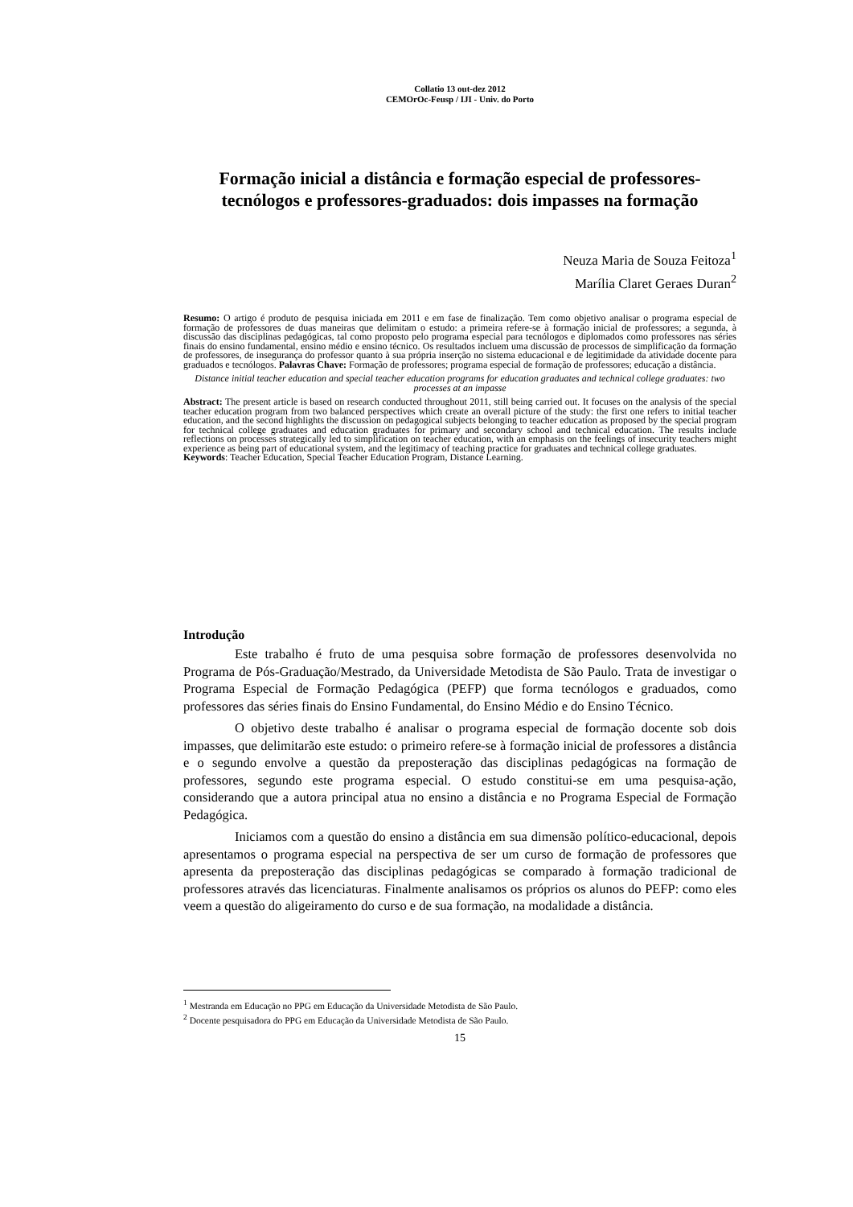Collatio 13 out-dez 2012
CEMOrOc-Feusp / IJI - Univ. do Porto
Formação inicial a distância e formação especial de professores-tecnólogos e professores-graduados: dois impasses na formação
Neuza Maria de Souza Feitoza<sup>1</sup>
Marília Claret Geraes Duran<sup>2</sup>
Resumo: O artigo é produto de pesquisa iniciada em 2011 e em fase de finalização. Tem como objetivo analisar o programa especial de formação de professores de duas maneiras que delimitam o estudo: a primeira refere-se à formação inicial de professores; a segunda, à discussão das disciplinas pedagógicas, tal como proposto pelo programa especial para tecnólogos e diplomados como professores nas séries finais do ensino fundamental, ensino médio e ensino técnico. Os resultados incluem uma discussão de processos de simplificação da formação de professores, de insegurança do professor quanto à sua própria inserção no sistema educacional e de legitimidade da atividade docente para graduados e tecnólogos. Palavras Chave: Formação de professores; programa especial de formação de professores; educação a distância.
Distance initial teacher education and special teacher education programs for education graduates and technical college graduates: two processes at an impasse
Abstract: The present article is based on research conducted throughout 2011, still being carried out. It focuses on the analysis of the special teacher education program from two balanced perspectives which create an overall picture of the study: the first one refers to initial teacher education, and the second highlights the discussion on pedagogical subjects belonging to teacher education as proposed by the special program for technical college graduates and education graduates for primary and secondary school and technical education. The results include reflections on processes strategically led to simplification on teacher education, with an emphasis on the feelings of insecurity teachers might experience as being part of educational system, and the legitimacy of teaching practice for graduates and technical college graduates.
Keywords: Teacher Education, Special Teacher Education Program, Distance Learning.
Introdução
Este trabalho é fruto de uma pesquisa sobre formação de professores desenvolvida no Programa de Pós-Graduação/Mestrado, da Universidade Metodista de São Paulo. Trata de investigar o Programa Especial de Formação Pedagógica (PEFP) que forma tecnólogos e graduados, como professores das séries finais do Ensino Fundamental, do Ensino Médio e do Ensino Técnico.
O objetivo deste trabalho é analisar o programa especial de formação docente sob dois impasses, que delimitarão este estudo: o primeiro refere-se à formação inicial de professores a distância e o segundo envolve a questão da preposteração das disciplinas pedagógicas na formação de professores, segundo este programa especial. O estudo constitui-se em uma pesquisa-ação, considerando que a autora principal atua no ensino a distância e no Programa Especial de Formação Pedagógica.
Iniciamos com a questão do ensino a distância em sua dimensão político-educacional, depois apresentamos o programa especial na perspectiva de ser um curso de formação de professores que apresenta da preposteração das disciplinas pedagógicas se comparado à formação tradicional de professores através das licenciaturas. Finalmente analisamos os próprios os alunos do PEFP: como eles veem a questão do aligeiramento do curso e de sua formação, na modalidade a distância.
<sup>1</sup> Mestranda em Educação no PPG em Educação da Universidade Metodista de São Paulo.
<sup>2</sup> Docente pesquisadora do PPG em Educação da Universidade Metodista de São Paulo.
15